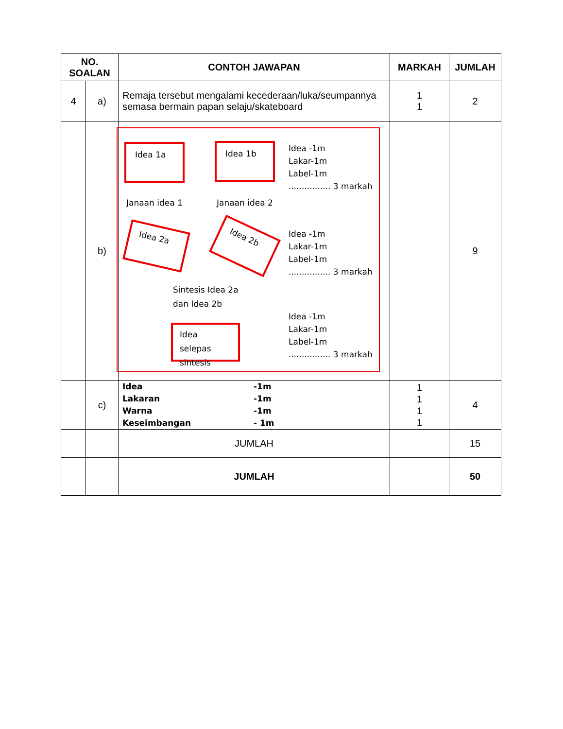| NO. SOALAN | | CONTOH JAWAPAN | MARKAH | JUMLAH |
| --- | --- | --- | --- | --- |
| 4 | a) | Remaja tersebut mengalami kecederaan/luka/seumpannya semasa bermain papan selaju/skateboard | 1 1 | 2 |
| | b) | Idea 1a Idea 1b Idea -1m Lakar-1m Label-1m ................ 3 markah Janaan idea 1 Janaan idea 2 Idea 2a Idea 2b Idea -1m Lakar-1m Label-1m ................ 3 markah Sintesis Idea 2a dan Idea 2b Idea -1m Lakar-1m Label-1m ................ 3 markah Idea selepas sintesis | | 9 |
| | c) | Idea -1m Lakaran -1m Warna -1m Keseimbangan - 1m | 1 1 1 1 | 4 |
| | | JUMLAH | | 15 |
| | | JUMLAH | | 50 |